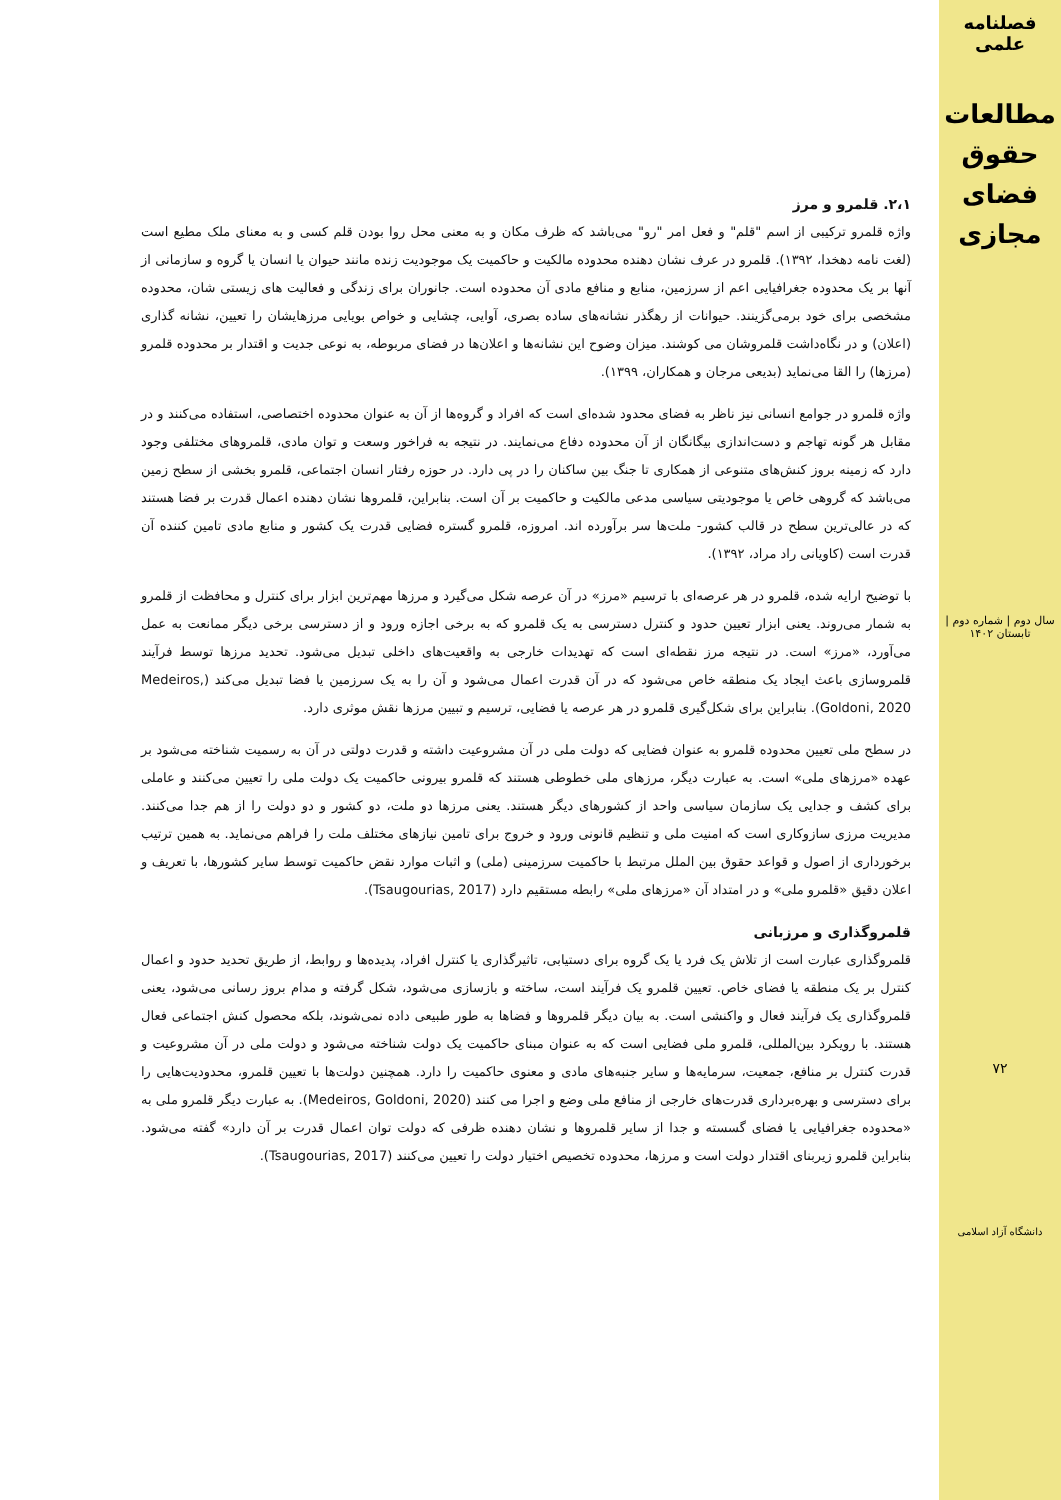فصلنامه علمی
مطالعات حقوق فضای مجازی
سال دوم | شماره دوم | تابستان ۱۴۰۲
۷۲
دانشگاه آزاد اسلامی
۲،۱. قلمرو و مرز
واژه قلمرو ترکیبی از اسم "قلم" و فعل امر "رو" می‌باشد که ظرف مکان و به معنی محل روا بودن قلم کسی و به معنای ملک مطیع است (لغت نامه دهخدا، ۱۳۹۲). قلمرو در عرف نشان دهنده محدوده مالکیت و حاکمیت یک موجودیت زنده مانند حیوان یا انسان یا گروه و سازمانی از آنها بر یک محدوده جغرافیایی اعم از سرزمین، منابع و منافع مادی آن محدوده است. جانوران برای زندگی و فعالیت های زیستی شان، محدوده مشخصی برای خود برمی‌گزینند. حیوانات از رهگذر نشانه‌های ساده بصری، آوایی، چشایی و خواص بویایی مرزهایشان را تعیین، نشانه گذاری (اعلان) و در نگاه‌داشت قلمروشان می کوشند. میزان وضوح این نشانه‌ها و اعلان‌ها در فضای مربوطه، به نوعی جدیت و اقتدار بر محدوده قلمرو (مرزها) را القا می‌نماید (بدیعی مرجان و همکاران، ۱۳۹۹).
واژه قلمرو در جوامع انسانی نیز ناظر به فضای محدود شده‌ای است که افراد و گروه‌ها از آن به عنوان محدوده اختصاصی، استفاده می‌کنند و در مقابل هر گونه تهاجم و دست‌اندازی بیگانگان از آن محدوده دفاع می‌نمایند. در نتیجه به فراخور وسعت و توان مادی، قلمروهای مختلفی وجود دارد که زمینه بروز کنش‌های متنوعی از همکاری تا جنگ بین ساکنان را در پی دارد. در حوزه رفتار انسان اجتماعی، قلمرو بخشی از سطح زمین می‌باشد که گروهی خاص یا موجودیتی سیاسی مدعی مالکیت و حاکمیت بر آن است. بنابراین، قلمروها نشان دهنده اعمال قدرت بر فضا هستند که در عالی‌ترین سطح در قالب کشور- ملت‌ها سر برآورده اند. امروزه، قلمرو گستره فضایی قدرت یک کشور و منابع مادی تامین کننده آن قدرت است (کاویانی راد مراد، ۱۳۹۲).
با توضیح ارایه شده، قلمرو در هر عرصه‌ای با ترسیم «مرز» در آن عرصه شکل می‌گیرد و مرزها مهم‌ترین ابزار برای کنترل و محافظت از قلمرو به شمار می‌روند. یعنی ابزار تعیین حدود و کنترل دسترسی به یک قلمرو که به برخی اجازه ورود و از دسترسی برخی دیگر ممانعت به عمل می‌آورد، «مرز» است. در نتیجه مرز نقطه‌ای است که تهدیدات خارجی به واقعیت‌های داخلی تبدیل می‌شود. تحدید مرزها توسط فرآیند قلمروسازی باعث ایجاد یک منطقه خاص می‌شود که در آن قدرت اعمال می‌شود و آن را به یک سرزمین یا فضا تبدیل می‌کند (Medeiros, Goldoni, 2020). بنابراین برای شکل‌گیری قلمرو در هر عرصه یا فضایی، ترسیم و تبیین مرزها نقش موثری دارد.
در سطح ملی تعیین محدوده قلمرو به عنوان فضایی که دولت ملی در آن مشروعیت داشته و قدرت دولتی در آن به رسمیت شناخته می‌شود بر عهده «مرزهای ملی» است. به عبارت دیگر، مرزهای ملی خطوطی هستند که قلمرو بیرونی حاکمیت یک دولت ملی را تعیین می‌کنند و عاملی برای کشف و جدایی یک سازمان سیاسی واحد از کشورهای دیگر هستند. یعنی مرزها دو ملت، دو کشور و دو دولت را از هم جدا می‌کنند. مدیریت مرزی سازوکاری است که امنیت ملی و تنظیم قانونی ورود و خروج برای تامین نیازهای مختلف ملت را فراهم می‌نماید. به همین ترتیب برخورداری از اصول و قواعد حقوق بین الملل مرتبط با حاکمیت سرزمینی (ملی) و اثبات موارد نقض حاکمیت توسط سایر کشورها، با تعریف و اعلان دقیق «قلمرو ملی» و در امتداد آن «مرزهای ملی» رابطه مستقیم دارد (Tsaugourias, 2017).
قلمروگذاری و مرزبانی
قلمروگذاری عبارت است از تلاش یک فرد یا یک گروه برای دستیابی، تاثیرگذاری یا کنترل افراد، پدیده‌ها و روابط، از طریق تحدید حدود و اعمال کنترل بر یک منطقه یا فضای خاص. تعیین قلمرو یک فرآیند است، ساخته و بازسازی می‌شود، شکل گرفته و مدام بروز رسانی می‌شود، یعنی قلمروگذاری یک فرآیند فعال و واکنشی است. به بیان دیگر قلمروها و فضاها به طور طبیعی داده نمی‌شوند، بلکه محصول کنش اجتماعی فعال هستند. با رویکرد بین‌المللی، قلمرو ملی فضایی است که به عنوان مبنای حاکمیت یک دولت شناخته می‌شود و دولت ملی در آن مشروعیت و قدرت کنترل بر منافع، جمعیت، سرمایه‌ها و سایر جنبه‌های مادی و معنوی حاکمیت را دارد. همچنین دولت‌ها با تعیین قلمرو، محدودیت‌هایی را برای دسترسی و بهره‌برداری قدرت‌های خارجی از منافع ملی وضع و اجرا می کنند (Medeiros, Goldoni, 2020). به عبارت دیگر قلمرو ملی به «محدوده جغرافیایی یا فضای گسسته و جدا از سایر قلمروها و نشان دهنده ظرفی که دولت توان اعمال قدرت بر آن دارد» گفته می‌شود. بنابراین قلمرو زیربنای اقتدار دولت است و مرزها، محدوده تخصیص اختیار دولت را تعیین می‌کنند (Tsaugourias, 2017).